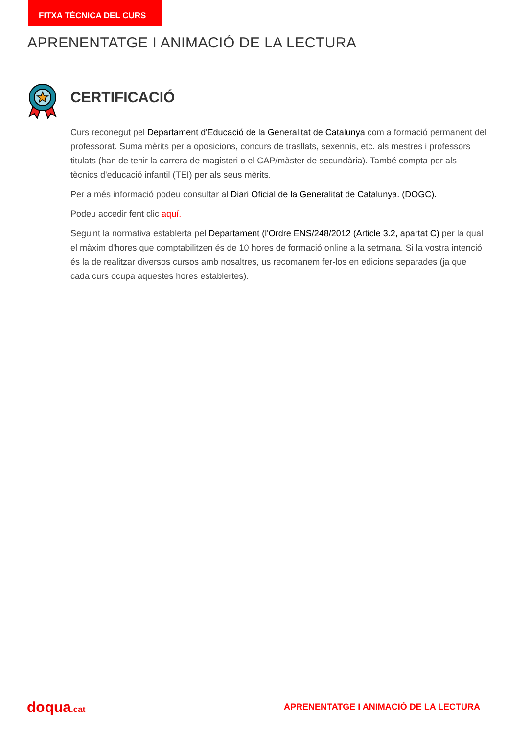FITXA TÈCNICA DEL CURS
APRENENTATGE I ANIMACIÓ DE LA LECTURA
CERTIFICACIÓ
Curs reconegut pel Departament d'Educació de la Generalitat de Catalunya com a formació permanent del professorat. Suma mèrits per a oposicions, concurs de trasllats, sexennis, etc. als mestres i professors titulats (han de tenir la carrera de magisteri o el CAP/màster de secundària). També compta per als tècnics d'educació infantil (TEI) per als seus mèrits.
Per a més informació podeu consultar al Diari Oficial de la Generalitat de Catalunya. (DOGC).
Podeu accedir fent clic aquí.
Seguint la normativa establerta pel Departament (l'Ordre ENS/248/2012 (Article 3.2, apartat C) per la qual el màxim d'hores que comptabilitzen és de 10 hores de formació online a la setmana. Si la vostra intenció és la de realitzar diversos cursos amb nosaltres, us recomanem fer-los en edicions separades (ja que cada curs ocupa aquestes hores establertes).
doqua.cat
APRENENTATGE I ANIMACIÓ DE LA LECTURA